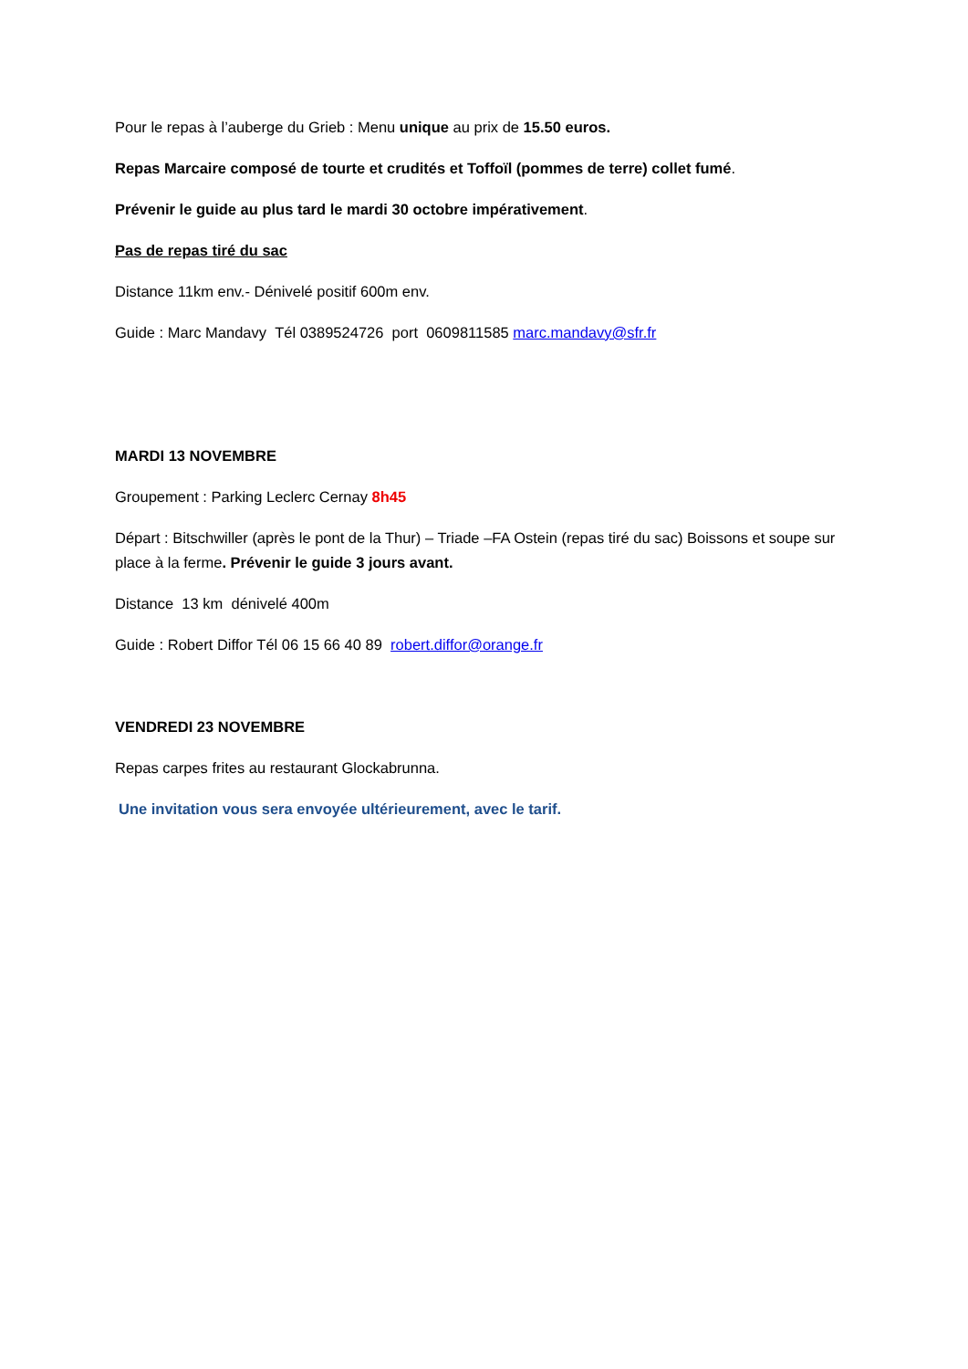Pour le repas à l’auberge du Grieb : Menu unique au prix de 15.50 euros.
Repas Marcaire composé de tourte et crudités et Toffoïl (pommes de terre) collet fumé.
Prévenir le guide au plus tard le mardi 30 octobre impérativement.
Pas de repas tiré du sac
Distance 11km env.- Dénivelé positif 600m env.
Guide : Marc Mandavy Tél 0389524726 port 0609811585 marc.mandavy@sfr.fr
MARDI 13 NOVEMBRE
Groupement : Parking Leclerc Cernay 8h45
Départ : Bitschwiller (après le pont de la Thur) – Triade –FA Ostein (repas tiré du sac) Boissons et soupe sur place à la ferme. Prévenir le guide 3 jours avant.
Distance 13 km dénivelé 400m
Guide : Robert Diffor Tél 06 15 66 40 89 robert.diffor@orange.fr
VENDREDI 23 NOVEMBRE
Repas carpes frites au restaurant Glockabrunna.
Une invitation vous sera envoyée ultérieurement, avec le tarif.